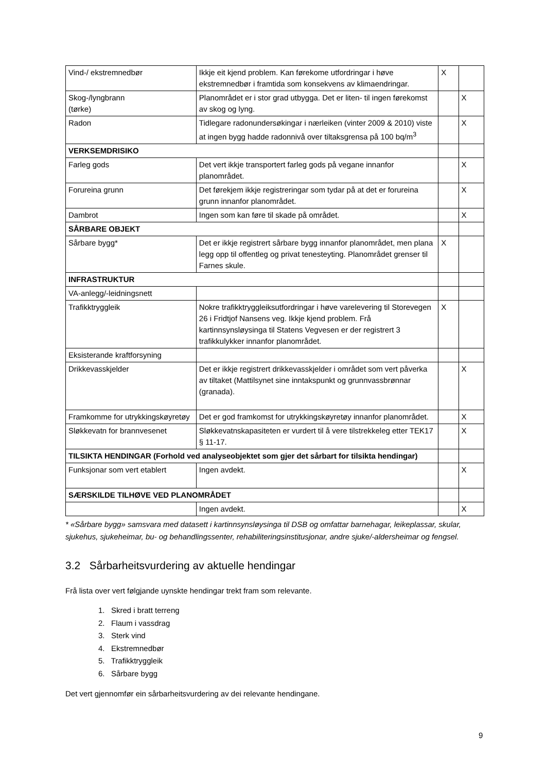| Vind-/ ekstremnedbør | Ikkje eit kjend problem. Kan førekome utfordringar i høve ekstremnedbør i framtida som konsekvens av klimaendringar. | X | |
| Skog-/lyngbrann (tørke) | Planområdet er i stor grad utbygga. Det er liten- til ingen førekomst av skog og lyng. | | X |
| Radon | Tidlegare radonundersøkingar i nærleiken (vinter 2009 & 2010) viste at ingen bygg hadde radonnivå over tiltaksgrensa på 100 bq/m<sup>3</sup> | | X |
| VERKSEMDRISIKO | | | |
| Farleg gods | Det vert ikkje transportert farleg gods på vegane innanfor planområdet. | | X |
| Forureina grunn | Det førekjem ikkje registreringar som tydar på at det er forureina grunn innanfor planområdet. | | X |
| Dambrot | Ingen som kan føre til skade på området. | | X |
| SÅRBARE OBJEKT | | | |
| Sårbare bygg* | Det er ikkje registrert sårbare bygg innanfor planområdet, men plana legg opp til offentleg og privat tenesteyting. Planområdet grenser til Farnes skule. | X | |
| INFRASTRUKTUR | | | |
| VA-anlegg/-leidningsnett | | | |
| Trafikktryggleik | Nokre trafikktryggleiksutfordringar i høve varelevering til Storevegen 26 i Fridtjof Nansens veg. Ikkje kjend problem. Frå kartinnsynsløysinga til Statens Vegvesen er der registrert 3 trafikkulykker innanfor planområdet. | X | |
| Eksisterande kraftforsyning | | | |
| Drikkevasskjelder | Det er ikkje registrert drikkevasskjelder i området som vert påverka av tiltaket (Mattilsynet sine inntakspunkt og grunnvassbrønnar (granada). | | X |
| Framkomme for utrykkingskøyretøy | Det er god framkomst for utrykkingskøyretøy innanfor planområdet. | | X |
| Sløkkevatn for brannvesenet | Sløkkevatnskapasiteten er vurdert til å vere tilstrekkeleg etter TEK17 § 11-17. | | X |
| TILSIKTA HENDINGAR (Forhold ved analyseobjektet som gjer det sårbart for tilsikta hendingar) | | | |
| Funksjonar som vert etablert | Ingen avdekt. | | X |
| SÆRSKILDE TILHØVE VED PLANOMRÅDET | | | |
| | Ingen avdekt. | | X |
* «Sårbare bygg» samsvara med datasett i kartinnsynsløysinga til DSB og omfattar barnehagar, leikeplassar, skular, sjukehus, sjukeheimar, bu- og behandlingssenter, rehabiliteringsinstitusjonar, andre sjuke/-aldersheimar og fengsel.
3.2 Sårbarheitsvurdering av aktuelle hendingar
Frå lista over vert følgjande uynskte hendingar trekt fram som relevante.
1. Skred i bratt terreng
2. Flaum i vassdrag
3. Sterk vind
4. Ekstremnedbør
5. Trafikktryggleik
6. Sårbare bygg
Det vert gjennomfør ein sårbarheitsvurdering av dei relevante hendingane.
9